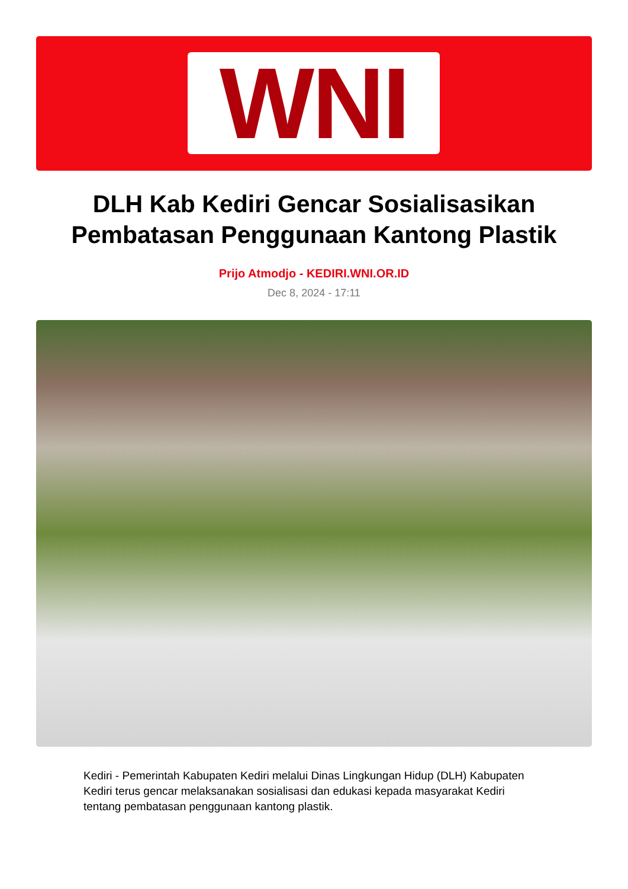WNI
DLH Kab Kediri Gencar Sosialisasikan Pembatasan Penggunaan Kantong Plastik
Prijo Atmodjo - KEDIRI.WNI.OR.ID
Dec 8, 2024 - 17:11
Kediri - Pemerintah Kabupaten Kediri melalui Dinas Lingkungan Hidup (DLH) Kabupaten Kediri terus gencar melaksanakan sosialisasi dan edukasi kepada masyarakat Kediri tentang pembatasan penggunaan kantong plastik.